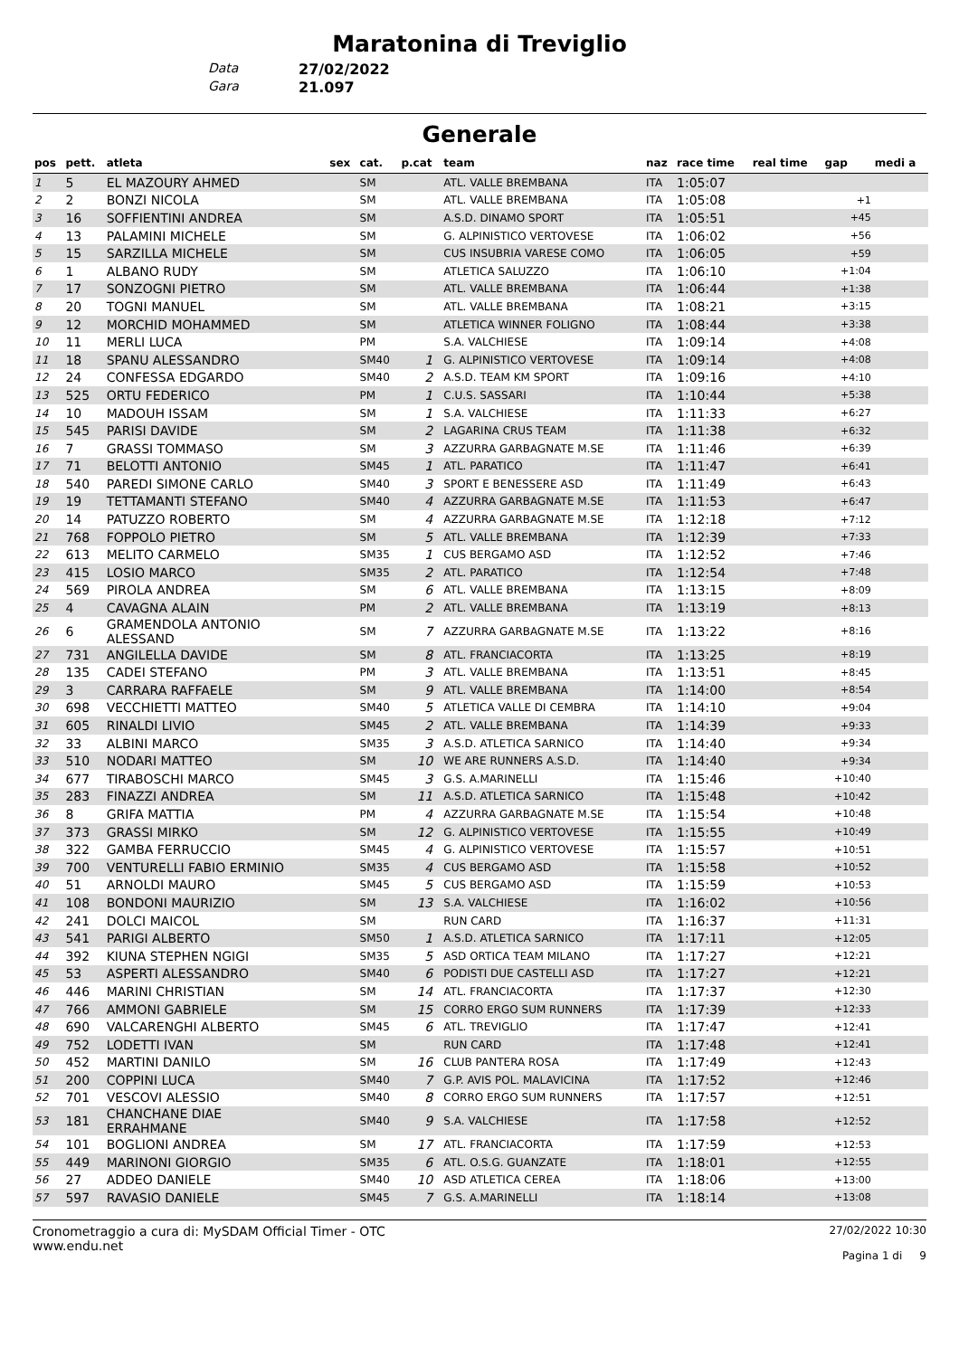Maratonina di Treviglio
Data 27/02/2022
Gara 21.097
Generale
| pos | pett. | atleta | sex | cat. | p.cat | team | naz | race time | real time | gap | medi a |
| --- | --- | --- | --- | --- | --- | --- | --- | --- | --- | --- | --- |
| 1 | 5 | EL MAZOURY AHMED | | SM | | ATL. VALLE BREMBANA | ITA | 1:05:07 | | | |
| 2 | 2 | BONZI NICOLA | | SM | | ATL. VALLE BREMBANA | ITA | 1:05:08 | | +1 | |
| 3 | 16 | SOFFIENTINI ANDREA | | SM | | A.S.D. DINAMO SPORT | ITA | 1:05:51 | | +45 | |
| 4 | 13 | PALAMINI MICHELE | | SM | | G. ALPINISTICO VERTOVESE | ITA | 1:06:02 | | +56 | |
| 5 | 15 | SARZILLA MICHELE | | SM | | CUS INSUBRIA VARESE COMO | ITA | 1:06:05 | | +59 | |
| 6 | 1 | ALBANO RUDY | | SM | | ATLETICA SALUZZO | ITA | 1:06:10 | | +1:04 | |
| 7 | 17 | SONZOGNI PIETRO | | SM | | ATL. VALLE BREMBANA | ITA | 1:06:44 | | +1:38 | |
| 8 | 20 | TOGNI MANUEL | | SM | | ATL. VALLE BREMBANA | ITA | 1:08:21 | | +3:15 | |
| 9 | 12 | MORCHID MOHAMMED | | SM | | ATLETICA WINNER FOLIGNO | ITA | 1:08:44 | | +3:38 | |
| 10 | 11 | MERLI LUCA | | PM | | S.A. VALCHIESE | ITA | 1:09:14 | | +4:08 | |
| 11 | 18 | SPANU ALESSANDRO | | SM40 | 1 | G. ALPINISTICO VERTOVESE | ITA | 1:09:14 | | +4:08 | |
| 12 | 24 | CONFESSA EDGARDO | | SM40 | 2 | A.S.D. TEAM KM SPORT | ITA | 1:09:16 | | +4:10 | |
| 13 | 525 | ORTU FEDERICO | | PM | 1 | C.U.S. SASSARI | ITA | 1:10:44 | | +5:38 | |
| 14 | 10 | MADOUH ISSAM | | SM | 1 | S.A. VALCHIESE | ITA | 1:11:33 | | +6:27 | |
| 15 | 545 | PARISI DAVIDE | | SM | 2 | LAGARINA CRUS TEAM | ITA | 1:11:38 | | +6:32 | |
| 16 | 7 | GRASSI TOMMASO | | SM | 3 | AZZURRA GARBAGNATE M.SE | ITA | 1:11:46 | | +6:39 | |
| 17 | 71 | BELOTTI ANTONIO | | SM45 | 1 | ATL. PARATICO | ITA | 1:11:47 | | +6:41 | |
| 18 | 540 | PAREDI SIMONE CARLO | | SM40 | 3 | SPORT E BENESSERE ASD | ITA | 1:11:49 | | +6:43 | |
| 19 | 19 | TETTAMANTI STEFANO | | SM40 | 4 | AZZURRA GARBAGNATE M.SE | ITA | 1:11:53 | | +6:47 | |
| 20 | 14 | PATUZZO ROBERTO | | SM | 4 | AZZURRA GARBAGNATE M.SE | ITA | 1:12:18 | | +7:12 | |
| 21 | 768 | FOPPOLO PIETRO | | SM | 5 | ATL. VALLE BREMBANA | ITA | 1:12:39 | | +7:33 | |
| 22 | 613 | MELITO CARMELO | | SM35 | 1 | CUS BERGAMO ASD | ITA | 1:12:52 | | +7:46 | |
| 23 | 415 | LOSIO MARCO | | SM35 | 2 | ATL. PARATICO | ITA | 1:12:54 | | +7:48 | |
| 24 | 569 | PIROLA ANDREA | | SM | 6 | ATL. VALLE BREMBANA | ITA | 1:13:15 | | +8:09 | |
| 25 | 4 | CAVAGNA ALAIN | | PM | 2 | ATL. VALLE BREMBANA | ITA | 1:13:19 | | +8:13 | |
| 26 | 6 | GRAMENDOLA ANTONIO ALESSAND | | SM | 7 | AZZURRA GARBAGNATE M.SE | ITA | 1:13:22 | | +8:16 | |
| 27 | 731 | ANGILELLA DAVIDE | | SM | 8 | ATL. FRANCIACORTA | ITA | 1:13:25 | | +8:19 | |
| 28 | 135 | CADEI STEFANO | | PM | 3 | ATL. VALLE BREMBANA | ITA | 1:13:51 | | +8:45 | |
| 29 | 3 | CARRARA RAFFAELE | | SM | 9 | ATL. VALLE BREMBANA | ITA | 1:14:00 | | +8:54 | |
| 30 | 698 | VECCHIETTI MATTEO | | SM40 | 5 | ATLETICA VALLE DI CEMBRA | ITA | 1:14:10 | | +9:04 | |
| 31 | 605 | RINALDI LIVIO | | SM45 | 2 | ATL. VALLE BREMBANA | ITA | 1:14:39 | | +9:33 | |
| 32 | 33 | ALBINI MARCO | | SM35 | 3 | A.S.D. ATLETICA SARNICO | ITA | 1:14:40 | | +9:34 | |
| 33 | 510 | NODARI MATTEO | | SM | 10 | WE ARE RUNNERS A.S.D. | ITA | 1:14:40 | | +9:34 | |
| 34 | 677 | TIRABOSCHI MARCO | | SM45 | 3 | G.S. A.MARINELLI | ITA | 1:15:46 | | +10:40 | |
| 35 | 283 | FINAZZI ANDREA | | SM | 11 | A.S.D. ATLETICA SARNICO | ITA | 1:15:48 | | +10:42 | |
| 36 | 8 | GRIFA MATTIA | | PM | 4 | AZZURRA GARBAGNATE M.SE | ITA | 1:15:54 | | +10:48 | |
| 37 | 373 | GRASSI MIRKO | | SM | 12 | G. ALPINISTICO VERTOVESE | ITA | 1:15:55 | | +10:49 | |
| 38 | 322 | GAMBA FERRUCCIO | | SM45 | 4 | G. ALPINISTICO VERTOVESE | ITA | 1:15:57 | | +10:51 | |
| 39 | 700 | VENTURELLI FABIO ERMINIO | | SM35 | 4 | CUS BERGAMO ASD | ITA | 1:15:58 | | +10:52 | |
| 40 | 51 | ARNOLDI MAURO | | SM45 | 5 | CUS BERGAMO ASD | ITA | 1:15:59 | | +10:53 | |
| 41 | 108 | BONDONI MAURIZIO | | SM | 13 | S.A. VALCHIESE | ITA | 1:16:02 | | +10:56 | |
| 42 | 241 | DOLCI MAICOL | | SM | | RUN CARD | ITA | 1:16:37 | | +11:31 | |
| 43 | 541 | PARIGI ALBERTO | | SM50 | 1 | A.S.D. ATLETICA SARNICO | ITA | 1:17:11 | | +12:05 | |
| 44 | 392 | KIUNA STEPHEN NGIGI | | SM35 | 5 | ASD ORTICA TEAM MILANO | ITA | 1:17:27 | | +12:21 | |
| 45 | 53 | ASPERTI ALESSANDRO | | SM40 | 6 | PODISTI DUE CASTELLI ASD | ITA | 1:17:27 | | +12:21 | |
| 46 | 446 | MARINI CHRISTIAN | | SM | 14 | ATL. FRANCIACORTA | ITA | 1:17:37 | | +12:30 | |
| 47 | 766 | AMMONI GABRIELE | | SM | 15 | CORRO ERGO SUM RUNNERS | ITA | 1:17:39 | | +12:33 | |
| 48 | 690 | VALCARENGHI ALBERTO | | SM45 | 6 | ATL. TREVIGLIO | ITA | 1:17:47 | | +12:41 | |
| 49 | 752 | LODETTI IVAN | | SM | | RUN CARD | ITA | 1:17:48 | | +12:41 | |
| 50 | 452 | MARTINI DANILO | | SM | 16 | CLUB PANTERA ROSA | ITA | 1:17:49 | | +12:43 | |
| 51 | 200 | COPPINI LUCA | | SM40 | 7 | G.P. AVIS POL. MALAVICINA | ITA | 1:17:52 | | +12:46 | |
| 52 | 701 | VESCOVI ALESSIO | | SM40 | 8 | CORRO ERGO SUM RUNNERS | ITA | 1:17:57 | | +12:51 | |
| 53 | 181 | CHANCHANE DIAE ERRAHMANE | | SM40 | 9 | S.A. VALCHIESE | ITA | 1:17:58 | | +12:52 | |
| 54 | 101 | BOGLIONI ANDREA | | SM | 17 | ATL. FRANCIACORTA | ITA | 1:17:59 | | +12:53 | |
| 55 | 449 | MARINONI GIORGIO | | SM35 | 6 | ATL. O.S.G. GUANZATE | ITA | 1:18:01 | | +12:55 | |
| 56 | 27 | ADDEO DANIELE | | SM40 | 10 | ASD ATLETICA CEREA | ITA | 1:18:06 | | +13:00 | |
| 57 | 597 | RAVASIO DANIELE | | SM45 | 7 | G.S. A.MARINELLI | ITA | 1:18:14 | | +13:08 | |
Cronometraggio a cura di: MySDAM Official Timer - OTC
www.endu.net
27/02/2022 10:30
Pagina 1 di 9